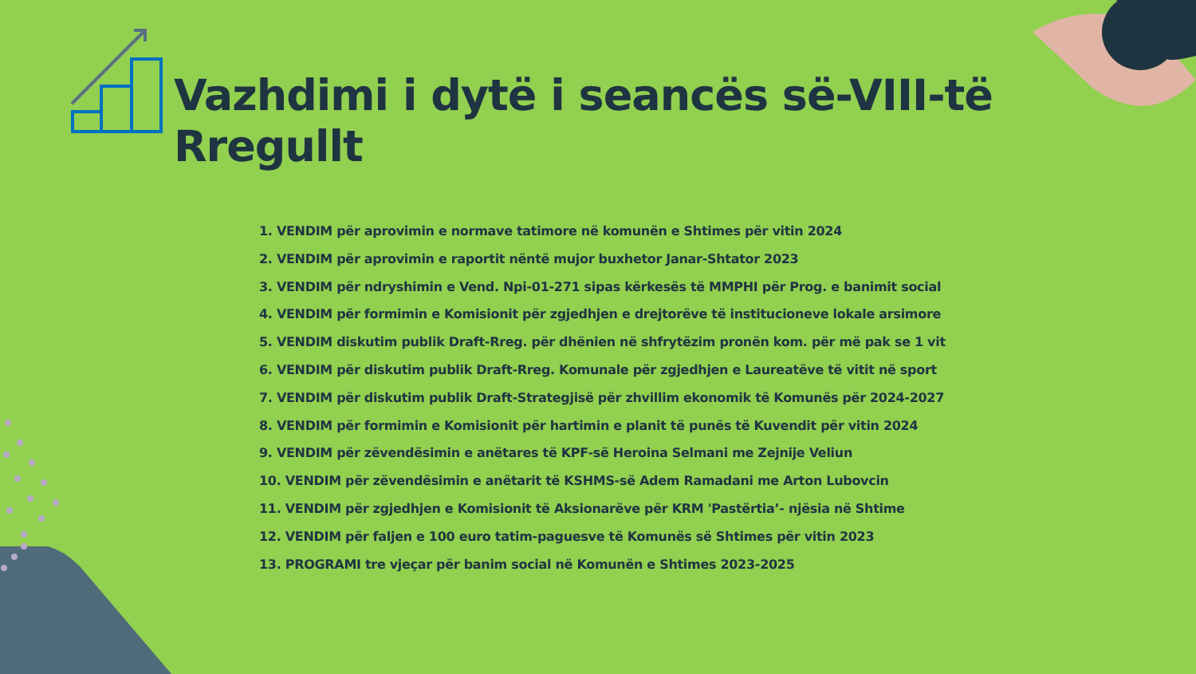Vazhdimi i dytë i seancës së-VIII-të
Rregullt
1. VENDIM për aprovimin e normave tatimore në komunën e Shtimes për vitin 2024
2. VENDIM për aprovimin e raportit nëntë mujor buxhetor Janar-Shtator 2023
3. VENDIM për ndryshimin e Vend. Npi-01-271 sipas kërkesës të MMPHI për Prog. e banimit social
4. VENDIM për formimin e Komisionit për zgjedhjen e drejtorëve të institucioneve lokale arsimore
5. VENDIM diskutim publik Draft-Rreg. për dhënien në shfrytëzim pronën kom. për më pak se 1 vit
6. VENDIM për diskutim publik Draft-Rreg. Komunale për zgjedhjen e Laureatëve të vitit në sport
7. VENDIM për diskutim publik Draft-Strategjisë për zhvillim ekonomik të Komunës për 2024-2027
8. VENDIM për formimin e Komisionit për hartimin e planit të punës të Kuvendit për vitin 2024
9. VENDIM për zëvendësimin e anëtares të KPF-së Heroina Selmani me Zejnije Veliun
10. VENDIM për zëvendësimin e anëtarit të KSHMS-së Adem Ramadani me Arton Lubovcin
11. VENDIM për zgjedhjen e Komisionit të Aksionarëve për KRM 'Pastërtia’- njësia në Shtime
12. VENDIM për faljen e 100 euro tatim-paguesve të Komunës së Shtimes për vitin 2023
13. PROGRAMI tre vjeçar për banim social në Komunën e Shtimes 2023-2025